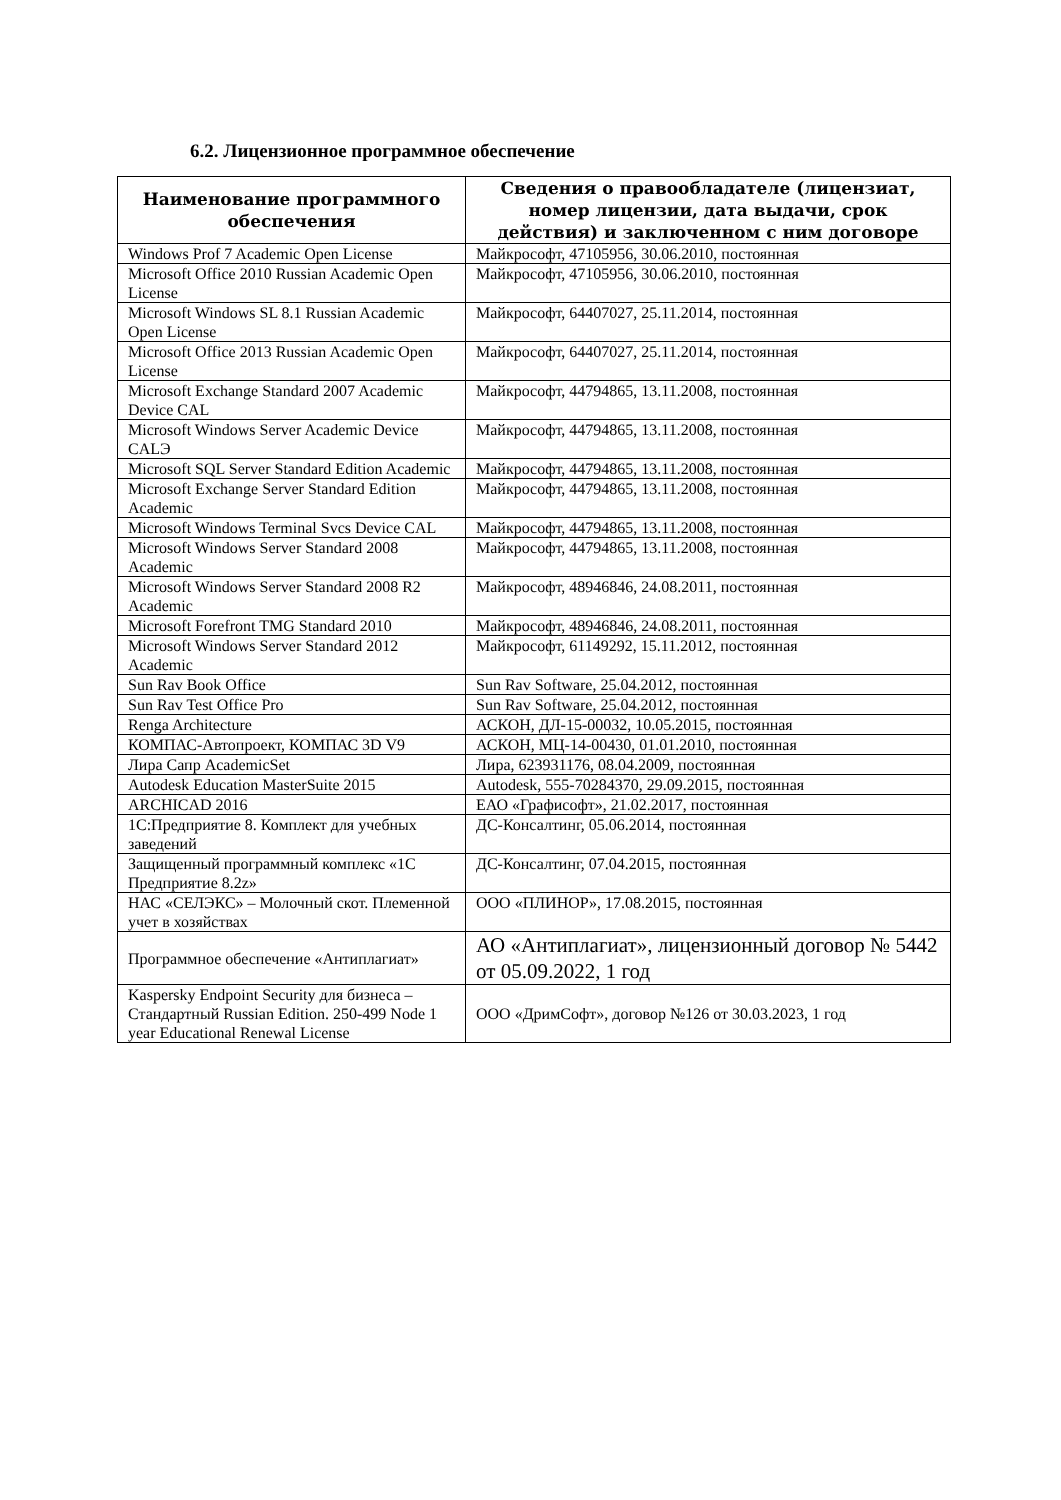6.2. Лицензионное программное обеспечение
| Наименование программного обеспечения | Сведения о правообладателе (лицензиат, номер лицензии, дата выдачи, срок действия) и заключенном с ним договоре |
| --- | --- |
| Windows Prof 7 Academic Open License | Майкрософт, 47105956, 30.06.2010, постоянная |
| Microsoft Office 2010 Russian Academic Open License | Майкрософт, 47105956, 30.06.2010, постоянная |
| Microsoft Windows SL 8.1 Russian Academic Open License | Майкрософт, 64407027, 25.11.2014, постоянная |
| Microsoft Office 2013 Russian Academic Open License | Майкрософт, 64407027, 25.11.2014, постоянная |
| Microsoft Exchange Standard 2007 Academic Device CAL | Майкрософт, 44794865, 13.11.2008, постоянная |
| Microsoft Windows Server Academic Device CALЭ | Майкрософт, 44794865, 13.11.2008, постоянная |
| Microsoft SQL Server Standard Edition Academic | Майкрософт, 44794865, 13.11.2008, постоянная |
| Microsoft Exchange Server Standard Edition Academic | Майкрософт, 44794865, 13.11.2008, постоянная |
| Microsoft Windows Terminal Svcs Device CAL | Майкрософт, 44794865, 13.11.2008, постоянная |
| Microsoft Windows Server Standard 2008 Academic | Майкрософт, 44794865, 13.11.2008, постоянная |
| Microsoft Windows Server Standard 2008 R2 Academic | Майкрософт, 48946846, 24.08.2011, постоянная |
| Microsoft Forefront TMG Standard 2010 | Майкрософт, 48946846, 24.08.2011, постоянная |
| Microsoft Windows Server Standard 2012 Academic | Майкрософт, 61149292, 15.11.2012, постоянная |
| Sun Rav Book Office | Sun Rav Software, 25.04.2012, постоянная |
| Sun Rav Test Office Pro | Sun Rav Software, 25.04.2012, постоянная |
| Renga Architecture | АСКОН, ДЛ-15-00032, 10.05.2015, постоянная |
| КОМПАС-Автопроект, КОМПАС 3D V9 | АСКОН, МЦ-14-00430, 01.01.2010, постоянная |
| Лира Сапр AcademicSet | Лира, 623931176, 08.04.2009, постоянная |
| Autodesk Education MasterSuite 2015 | Autodesk, 555-70284370, 29.09.2015, постоянная |
| ARCHICAD 2016 | ЕАО «Графисофт», 21.02.2017, постоянная |
| 1С:Предприятие 8. Комплект для учебных заведений | ДС-Консалтинг, 05.06.2014, постоянная |
| Защищенный программный комплекс «1С Предприятие 8.2z» | ДС-Консалтинг, 07.04.2015, постоянная |
| НАС «СЕЛЭКС» – Молочный скот. Племенной учет в хозяйствах | ООО «ПЛИНОР», 17.08.2015, постоянная |
| Программное обеспечение «Антиплагиат» | АО «Антиплагиат», лицензионный договор № 5442 от 05.09.2022, 1 год |
| Kaspersky Endpoint Security для бизнеса – Стандартный Russian Edition. 250-499 Node 1 year Educational Renewal License | ООО «ДримСофт», договор №126 от 30.03.2023, 1 год |